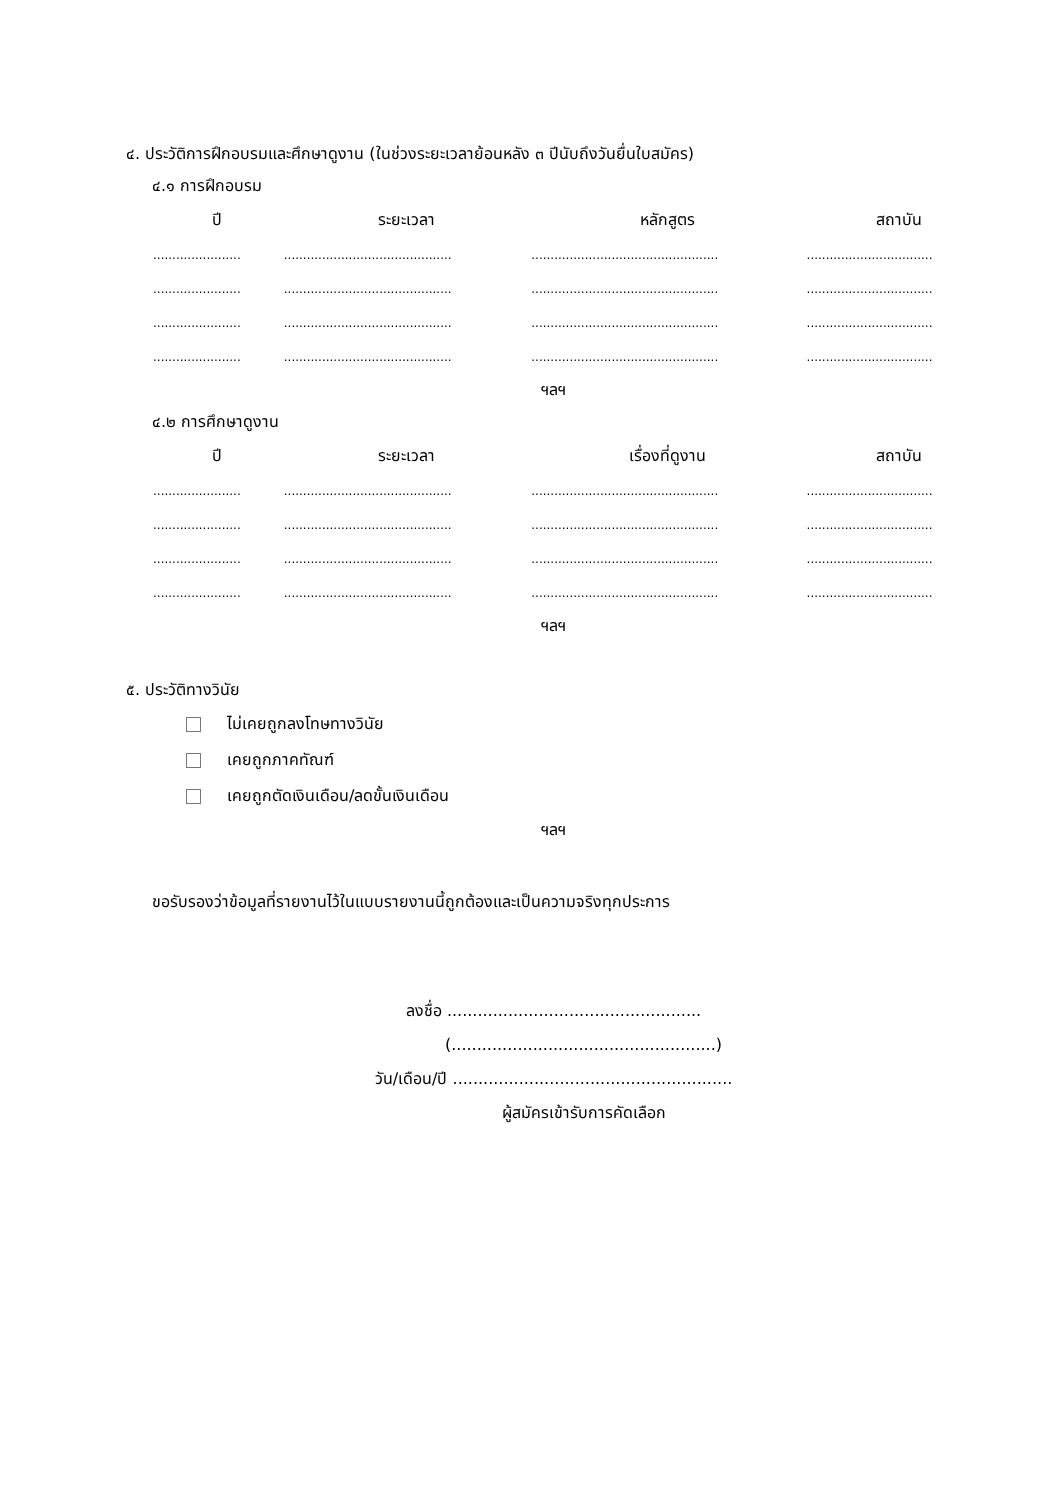๔. ประวัติการฝึกอบรมและศึกษาดูงาน (ในช่วงระยะเวลาย้อนหลัง ๓ ปีนับถึงวันยื่นใบสมัคร)
๔.๑ การฝึกอบรม
| ปี | ระยะเวลา | หลักสูตร | สถาบัน |
| --- | --- | --- | --- |
| ....................... | ............................................ | ................................................. | ................................. |
| ....................... | ............................................ | ................................................. | ................................. |
| ....................... | ............................................ | ................................................. | ................................. |
| ....................... | ............................................ | ................................................. | ................................. |
ฯลฯ
๔.๒ การศึกษาดูงาน
| ปี | ระยะเวลา | เรื่องที่ดูงาน | สถาบัน |
| --- | --- | --- | --- |
| ....................... | ............................................ | ................................................. | ................................. |
| ....................... | ............................................ | ................................................. | ................................. |
| ....................... | ............................................ | ................................................. | ................................. |
| ....................... | ............................................ | ................................................. | ................................. |
ฯลฯ
๕. ประวัติทางวินัย
ไม่เคยถูกลงโทษทางวินัย
เคยถูกภาคทัณฑ์
เคยถูกตัดเงินเดือน/ลดขั้นเงินเดือน
ฯลฯ
ขอรับรองว่าข้อมูลที่รายงานไว้ในแบบรายงานนี้ถูกต้องและเป็นความจริงทุกประการ
ลงชื่อ ..................................................
(....................................................)
วัน/เดือน/ปี .......................................................
ผู้สมัครเข้ารับการคัดเลือก